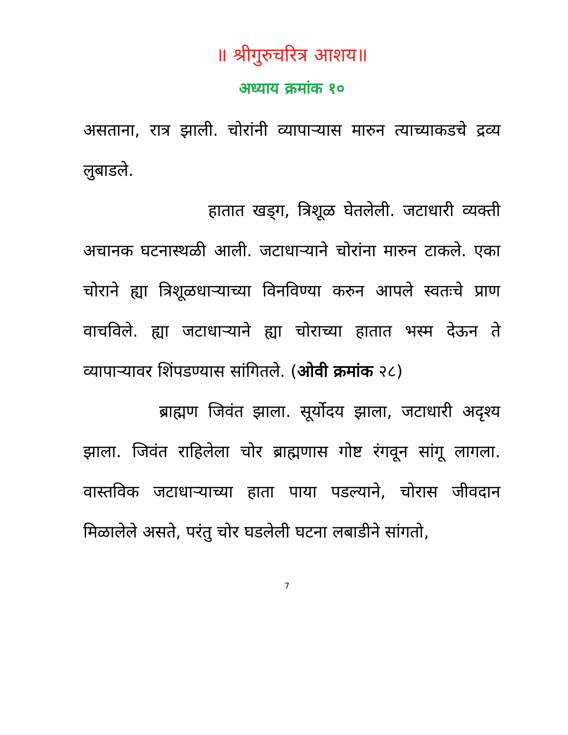॥ श्रीगुरुचरित्र आशय॥
अध्याय क्रमांक १०
असताना, रात्र झाली. चोरांनी व्यापाऱ्यास मारुन त्याच्याकडचे द्रव्य लुबाडले.
हातात खड्ग, त्रिशूळ घेतलेली. जटाधारी व्यक्ती अचानक घटनास्थळी आली. जटाधाऱ्याने चोरांना मारुन टाकले. एका चोराने ह्या त्रिशूळधाऱ्याच्या विनविण्या करुन आपले स्वतःचे प्राण वाचविले. ह्या जटाधाऱ्याने ह्या चोराच्या हातात भस्म देऊन ते व्यापाऱ्यावर शिंपडण्यास सांगितले. (ओवी क्रमांक २८)
ब्राह्मण जिवंत झाला. सूर्योदय झाला, जटाधारी अदृश्य झाला. जिवंत राहिलेला चोर ब्राह्मणास गोष्ट रंगवून सांगू लागला. वास्तविक जटाधाऱ्याच्या हाता पाया पडल्याने, चोरास जीवदान मिळालेले असते, परंतु चोर घडलेली घटना लबाडीने सांगतो,
7